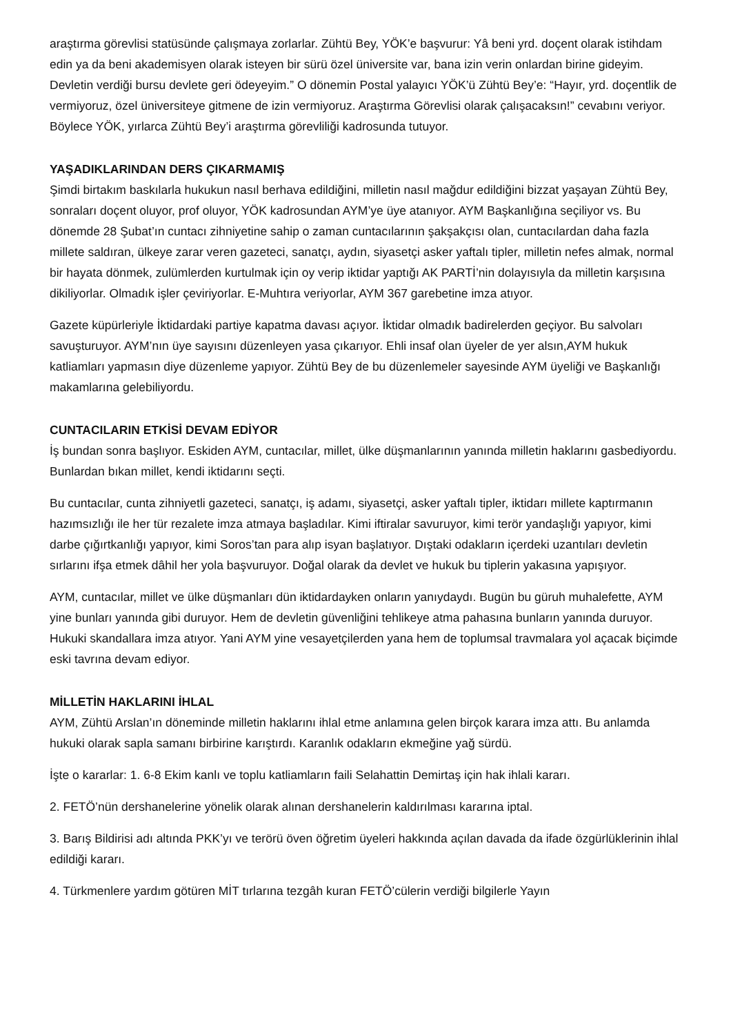araştırma görevlisi statüsünde çalışmaya zorlarlar. Zühtü Bey, YÖK’e başvurur: Yâ beni yrd. doçent olarak istihdam edin ya da beni akademisyen olarak isteyen bir sürü özel üniversite var, bana izin verin onlardan birine gideyim. Devletin verdiği bursu devlete geri ödeyeyim.” O dönemin Postal yalayıcı YÖK’ü Zühtü Bey’e: “Hayır, yrd. doçentlik de vermiyoruz, özel üniversiteye gitmene de izin vermiyoruz. Araştırma Görevlisi olarak çalışacaksın!” cevabını veriyor. Böylece YÖK, yırlarca Zühtü Bey’i araştırma görevliliği kadrosunda tutuyor.
YAŞADIKLARINDAN DERS ÇIKARMAMIŞ
Şimdi birtakım baskılarla hukukun nasıl berhava edildiğini, milletin nasıl mağdur edildiğini bizzat yaşayan Zühtü Bey, sonraları doçent oluyor, prof oluyor, YÖK kadrosundan AYM’ye üye atanıyor. AYM Başkanlığına seçiliyor vs. Bu dönemde 28 Şubat’ın cuntacı zihniyetine sahip o zaman cuntacılarının şakşakçısı olan, cuntacılardan daha fazla millete saldıran, ülkeye zarar veren gazeteci, sanatçı, aydın, siyasetçi asker yaftalı tipler, milletin nefes almak, normal bir hayata dönmek, zulümlerden kurtulmak için oy verip iktidar yaptığı AK PARTİ’nin dolayısıyla da milletin karşısına dikiliyorlar. Olmadık işler çeviriyorlar. E-Muhtıra veriyorlar, AYM 367 garebetine imza atıyor.
Gazete küpürleriyle İktidardaki partiye kapatma davası açıyor. İktidar olmadık badirelerden geçiyor. Bu salvoları savuşturuyor. AYM’nın üye sayısını düzenleyen yasa çıkarıyor. Ehli insaf olan üyeler de yer alsın,AYM hukuk katliamları yapmasın diye düzenleme yapıyor. Zühtü Bey de bu düzenlemeler sayesinde AYM üyeliği ve Başkanlığı makamlarına gelebiliyordu.
CUNTACILARIN ETKİSİ DEVAM EDİYOR
İş bundan sonra başlıyor. Eskiden AYM, cuntacılar, millet, ülke düşmanlarının yanında milletin haklarını gasbediyordu. Bunlardan bıkan millet, kendi iktidarını seçti.
Bu cuntacılar, cunta zihniyetli gazeteci, sanatçı, iş adamı, siyasetçi, asker yaftalı tipler, iktidarı millete kaptırmanın hazımsızlığı ile her tür rezalete imza atmaya başladılar. Kimi iftiralar savuruyor, kimi terör yandaşlığı yapıyor, kimi darbe çığırtkanlığı yapıyor, kimi Soros’tan para alıp isyan başlatıyor. Dıştaki odakların içerdeki uzantıları devletin sırlarını ifşa etmek dâhil her yola başvuruyor. Doğal olarak da devlet ve hukuk bu tiplerin yakasına yapışıyor.
AYM, cuntacılar, millet ve ülke düşmanları dün iktidardayken onların yanıydaydı. Bugün bu güruh muhalefette, AYM yine bunları yanında gibi duruyor. Hem de devletin güvenliğini tehlikeye atma pahasına bunların yanında duruyor. Hukuki skandallara imza atıyor. Yani AYM yine vesayetçilerden yana hem de toplumsal travmalara yol açacak biçimde eski tavrına devam ediyor.
MİLLETİN HAKLARINI İHLAL
AYM, Zühtü Arslan’ın döneminde milletin haklarını ihlal etme anlamına gelen birçok karara imza attı. Bu anlamda hukuki olarak sapla samanı birbirine karıştırdı. Karanlık odakların ekmeğine yağ sürdü.
İşte o kararlar: 1. 6-8 Ekim kanlı ve toplu katliamların faili Selahattin Demirtaş için hak ihlali kararı.
2. FETÖ’nün dershanelerine yönelik olarak alınan dershanelerin kaldırılması kararına iptal.
3. Barış Bildirisi adı altında PKK’yı ve terörü öven öğretim üyeleri hakkında açılan davada da ifade özgürlüklerinin ihlal edildiği kararı.
4. Türkmenlere yardım götüren MİT tırlarına tezgâh kuran FETÖ’cülerin verdiği bilgilerle Yayın